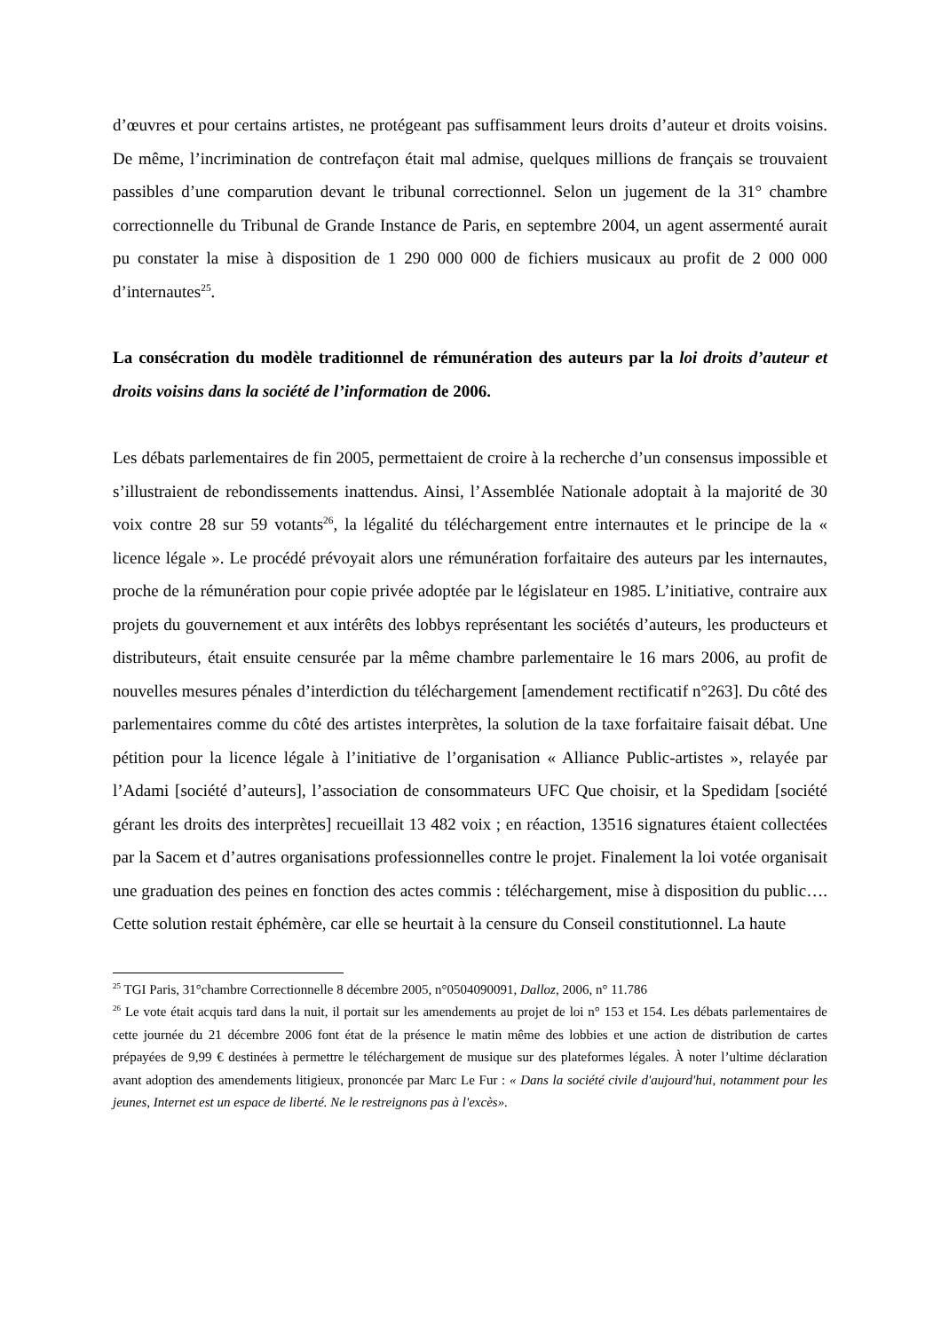d’œuvres et pour certains artistes, ne protégeant pas suffisamment leurs droits d’auteur et droits voisins. De même, l’incrimination de contrefaçon était mal admise, quelques millions de français se trouvaient passibles d’une comparution devant le tribunal correctionnel. Selon un jugement de la 31° chambre correctionnelle du Tribunal de Grande Instance de Paris, en septembre 2004, un agent assermenté aurait pu constater la mise à disposition de 1 290 000 000 de fichiers musicaux au profit de 2 000 000 d’internautes<sup>25</sup>.
La consécration du modèle traditionnel de rémunération des auteurs par la loi droits d’auteur et droits voisins dans la société de l’information de 2006.
Les débats parlementaires de fin 2005, permettaient de croire à la recherche d’un consensus impossible et s’illustraient de rebondissements inattendus. Ainsi, l’Assemblée Nationale adoptait à la majorité de 30 voix contre 28 sur 59 votants<sup>26</sup>, la légalité du téléchargement entre internautes et le principe de la « licence légale ». Le procédé prévoyait alors une rémunération forfaitaire des auteurs par les internautes, proche de la rémunération pour copie privée adoptée par le législateur en 1985. L’initiative, contraire aux projets du gouvernement et aux intérêts des lobbys représentant les sociétés d’auteurs, les producteurs et distributeurs, était ensuite censurée par la même chambre parlementaire le 16 mars 2006, au profit de nouvelles mesures pénales d’interdiction du téléchargement [amendement rectificatif n°263]. Du côté des parlementaires comme du côté des artistes interprètes, la solution de la taxe forfaitaire faisait débat. Une pétition pour la licence légale à l’initiative de l’organisation « Alliance Public-artistes », relayée par l’Adami [société d’auteurs], l’association de consommateurs UFC Que choisir, et la Spedidam [société gérant les droits des interprètes] recueillait 13 482 voix ; en réaction, 13516 signatures étaient collectées par la Sacem et d’autres organisations professionnelles contre le projet. Finalement la loi votée organisait une graduation des peines en fonction des actes commis : téléchargement, mise à disposition du public…. Cette solution restait éphémère, car elle se heurtait à la censure du Conseil constitutionnel. La haute
<sup>25</sup> TGI Paris, 31°chambre Correctionnelle 8 décembre 2005, n°0504090091, Dalloz, 2006, n° 11.786
<sup>26</sup> Le vote était acquis tard dans la nuit, il portait sur les amendements au projet de loi n° 153 et 154. Les débats parlementaires de cette journée du 21 décembre 2006 font état de la présence le matin même des lobbies et une action de distribution de cartes prépayées de 9,99 € destinées à permettre le téléchargement de musique sur des plateformes légales. À noter l’ultime déclaration avant adoption des amendements litigieux, prononcée par Marc Le Fur : « Dans la société civile d'aujourd'hui, notamment pour les jeunes, Internet est un espace de liberté. Ne le restreignons pas à l'excès».